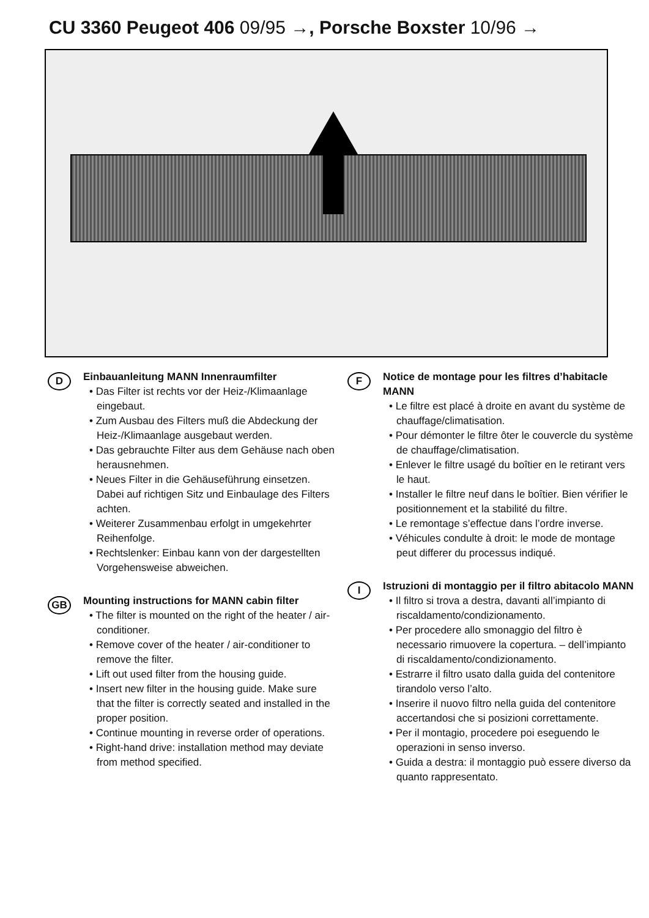CU 3360 Peugeot 406 09/95 →, Porsche Boxster 10/96 →
D
Einbauanleitung MANN Innenraumfilter
• Das Filter ist rechts vor der Heiz-/Klimaanlage eingebaut.
• Zum Ausbau des Filters muß die Abdeckung der Heiz-/Klimaanlage ausgebaut werden.
• Das gebrauchte Filter aus dem Gehäuse nach oben herausnehmen.
• Neues Filter in die Gehäuseführung einsetzen. Dabei auf richtigen Sitz und Einbaulage des Filters achten.
• Weiterer Zusammenbau erfolgt in umgekehrter Reihenfolge.
• Rechtslenker: Einbau kann von der dargestellten Vorgehensweise abweichen.
GB
Mounting instructions for MANN cabin filter
• The filter is mounted on the right of the heater / air-conditioner.
• Remove cover of the heater / air-conditioner to remove the filter.
• Lift out used filter from the housing guide.
• Insert new filter in the housing guide. Make sure that the filter is correctly seated and installed in the proper position.
• Continue mounting in reverse order of operations.
• Right-hand drive: installation method may deviate from method specified.
F
Notice de montage pour les filtres d’habitacle MANN
• Le filtre est placé à droite en avant du système de chauffage/climatisation.
• Pour démonter le filtre ôter le couvercle du système de chauffage/climatisation.
• Enlever le filtre usagé du boîtier en le retirant vers le haut.
• Installer le filtre neuf dans le boîtier. Bien vérifier le positionnement et la stabilité du filtre.
• Le remontage s’effectue dans l’ordre inverse.
• Véhicules condulte à droit: le mode de montage peut differer du processus indiqué.
I
Istruzioni di montaggio per il filtro abitacolo MANN
• Il filtro si trova a destra, davanti all’impianto di riscaldamento/condizionamento.
• Per procedere allo smonaggio del filtro è necessario rimuovere la copertura. – dell’impianto di riscaldamento/condizionamento.
• Estrarre il filtro usato dalla guida del contenitore tirandolo verso l’alto.
• Inserire il nuovo filtro nella guida del contenitore accertandosi che si posizioni correttamente.
• Per il montagio, procedere poi eseguendo le operazioni in senso inverso.
• Guida a destra: il montaggio può essere diverso da quanto rappresentato.